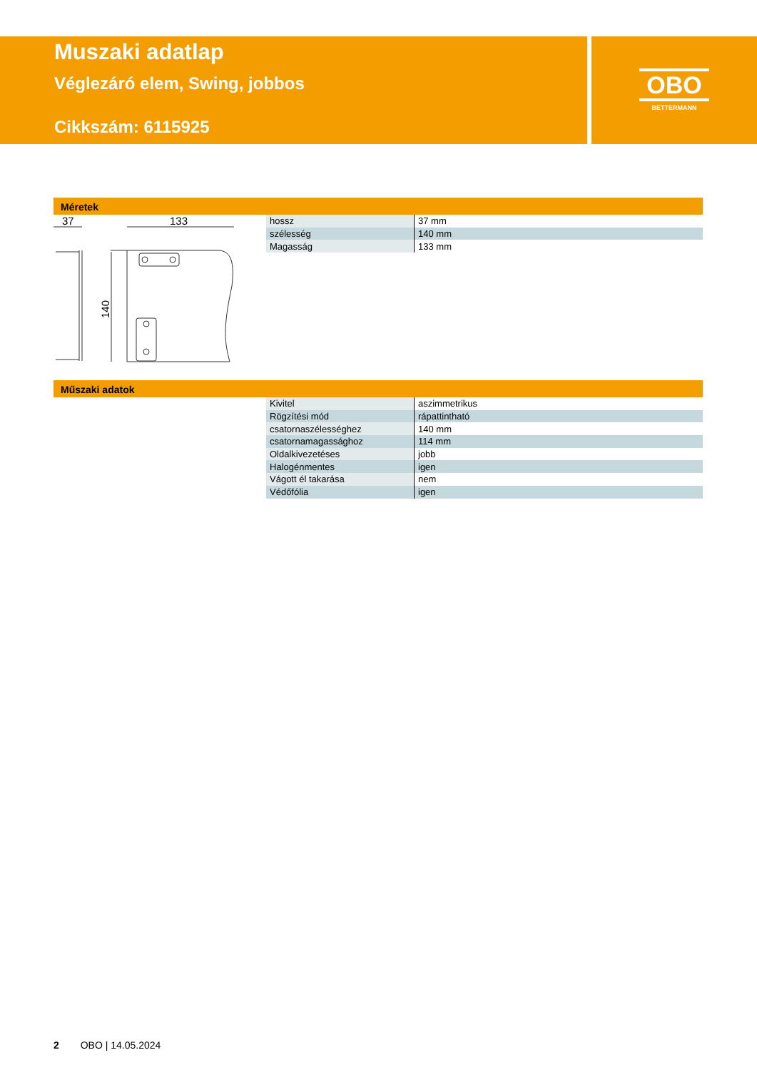Muszaki adatlap
Véglezáró elem, Swing, jobbos
Cikkszám: 6115925
OBO
BETTERMANN
Méretek
37
133
140
| hossz | 37 mm |
| szélesség | 140 mm |
| Magasság | 133 mm |
Műszaki adatok
| Kivitel | aszimmetrikus |
| Rögzítési mód | rápattintható |
| csatornaszélességhez | 140 mm |
| csatornamagassághoz | 114 mm |
| Oldalkivezetéses | jobb |
| Halogénmentes | igen |
| Vágott él takarása | nem |
| Védőfólia | igen |
2 OBO | 14.05.2024